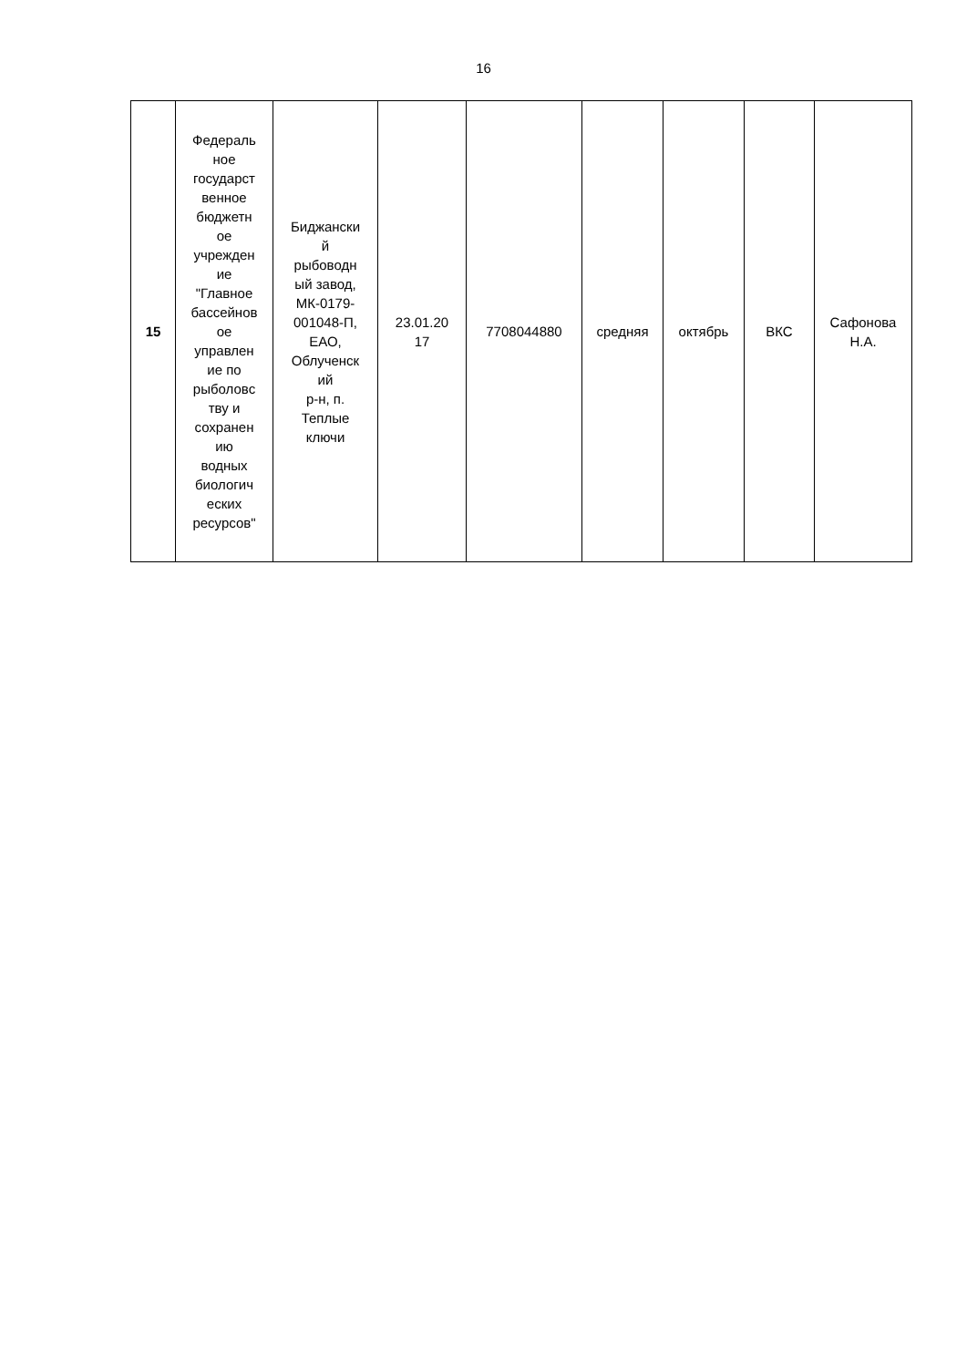16
| 15 | Федераль ное государст венное бюджетн ое учрежден ие "Главное бассейнов ое управлен ие по рыболовс тву и сохранен ию водных биологич еских ресурсов" | Биджански й рыбоводн ый завод, МК-0179- 001048-П, ЕАО, Облученск ий р-н, п. Теплые ключи | 23.01.20 17 | 7708044880 | средняя | октябрь | ВКС | Сафонова Н.А. |